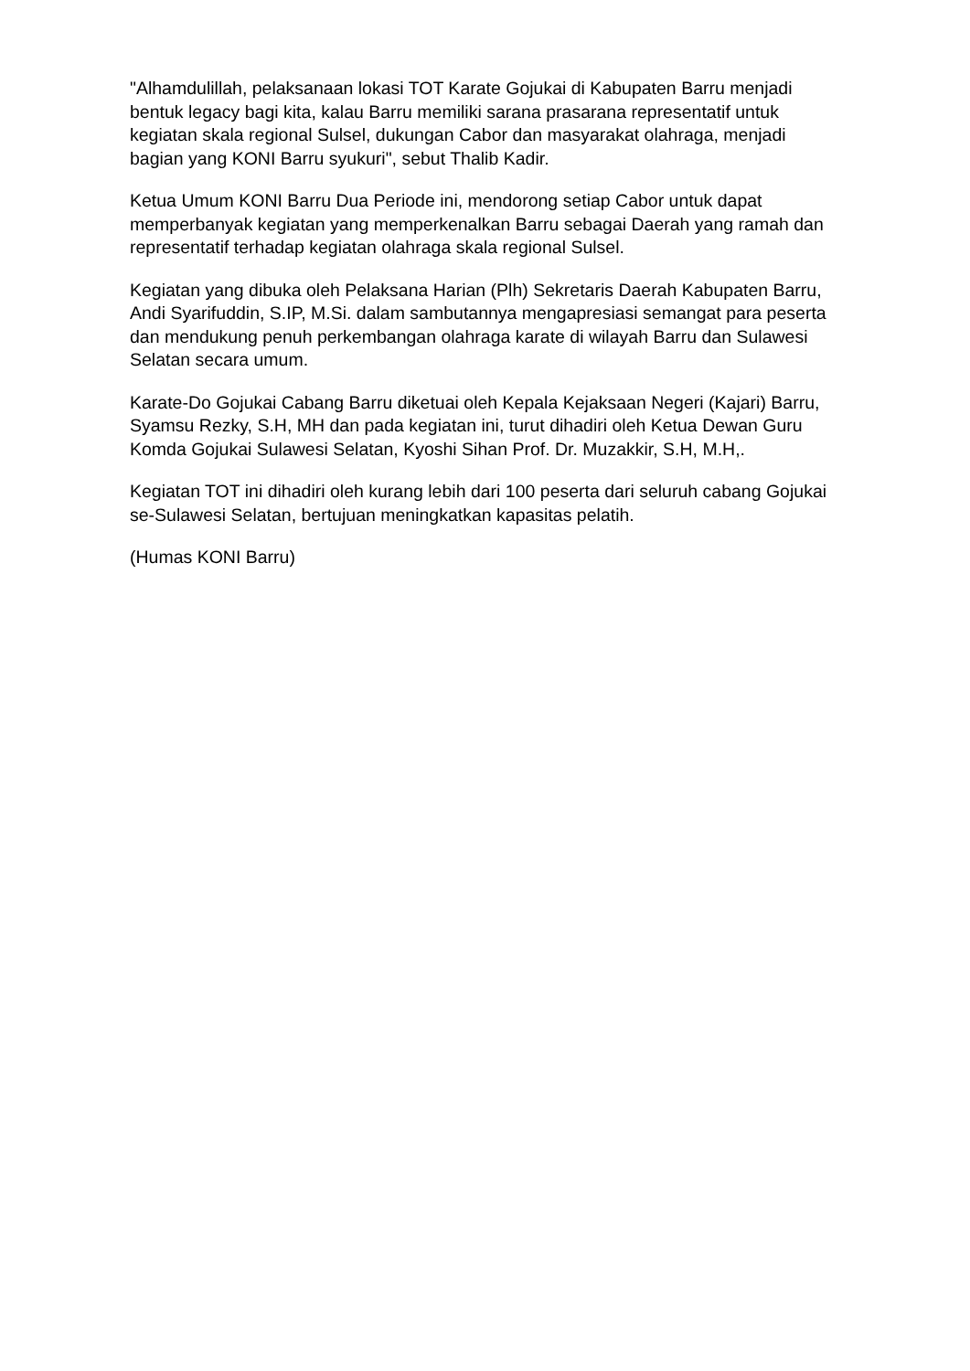"Alhamdulillah, pelaksanaan lokasi TOT Karate Gojukai di Kabupaten Barru menjadi bentuk legacy bagi kita, kalau Barru memiliki sarana prasarana representatif untuk kegiatan skala regional Sulsel, dukungan Cabor dan masyarakat olahraga, menjadi bagian yang KONI Barru syukuri", sebut Thalib Kadir.
Ketua Umum KONI Barru Dua Periode ini, mendorong setiap Cabor untuk dapat memperbanyak kegiatan yang memperkenalkan Barru sebagai Daerah yang ramah dan representatif terhadap kegiatan olahraga skala regional Sulsel.
Kegiatan yang dibuka oleh Pelaksana Harian (Plh) Sekretaris Daerah Kabupaten Barru, Andi Syarifuddin, S.IP, M.Si. dalam sambutannya mengapresiasi semangat para peserta dan mendukung penuh perkembangan olahraga karate di wilayah Barru dan Sulawesi Selatan secara umum.
Karate-Do Gojukai Cabang Barru diketuai oleh Kepala Kejaksaan Negeri (Kajari) Barru, Syamsu Rezky, S.H, MH dan pada kegiatan ini, turut dihadiri oleh Ketua Dewan Guru Komda Gojukai Sulawesi Selatan, Kyoshi Sihan Prof. Dr. Muzakkir, S.H, M.H,.
Kegiatan TOT ini dihadiri oleh kurang lebih dari 100 peserta dari seluruh cabang Gojukai se-Sulawesi Selatan, bertujuan meningkatkan kapasitas pelatih.
(Humas KONI Barru)